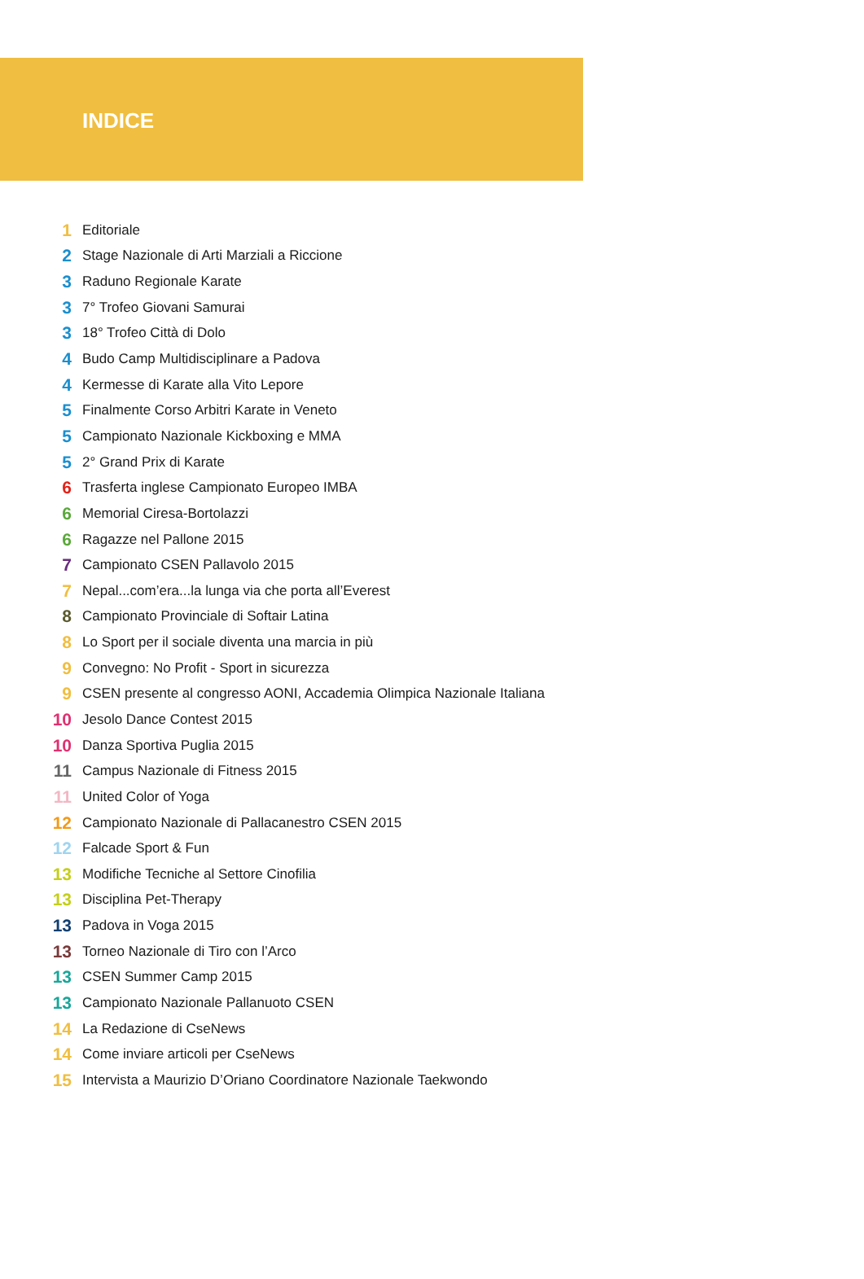INDICE
1 Editoriale
2 Stage Nazionale di Arti Marziali a Riccione
3 Raduno Regionale Karate
3 7° Trofeo Giovani Samurai
3 18° Trofeo Città di Dolo
4 Budo Camp Multidisciplinare a Padova
4 Kermesse di Karate alla Vito Lepore
5 Finalmente Corso Arbitri Karate in Veneto
5 Campionato Nazionale Kickboxing e MMA
5 2° Grand Prix di Karate
6 Trasferta inglese Campionato Europeo IMBA
6 Memorial Ciresa-Bortolazzi
6 Ragazze nel Pallone 2015
7 Campionato CSEN Pallavolo 2015
7 Nepal...com’era...la lunga via che porta all’Everest
8 Campionato Provinciale di Softair Latina
8 Lo Sport per il sociale diventa una marcia in più
9 Convegno: No Profit - Sport in sicurezza
9 CSEN presente al congresso AONI, Accademia Olimpica Nazionale Italiana
10 Jesolo Dance Contest 2015
10 Danza Sportiva Puglia 2015
11 Campus Nazionale di Fitness 2015
11 United Color of Yoga
12 Campionato Nazionale di Pallacanestro CSEN 2015
12 Falcade Sport & Fun
13 Modifiche Tecniche al Settore Cinofilia
13 Disciplina Pet-Therapy
13 Padova in Voga 2015
13 Torneo Nazionale di Tiro con l’Arco
13 CSEN Summer Camp 2015
13 Campionato Nazionale Pallanuoto CSEN
14 La Redazione di CseNews
14 Come inviare articoli per CseNews
15 Intervista a Maurizio D’Oriano Coordinatore Nazionale Taekwondo